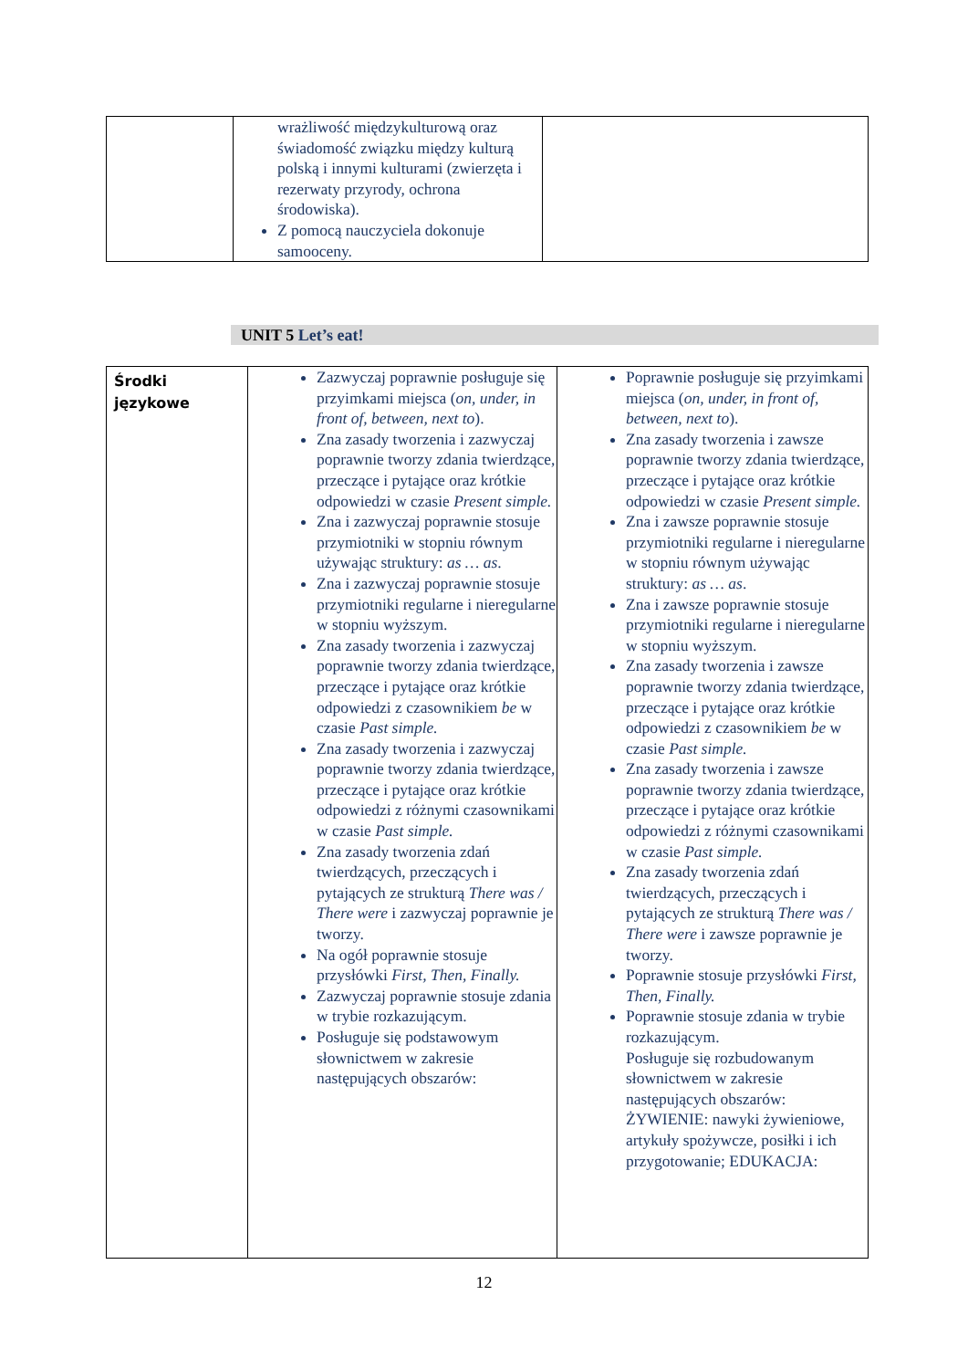| | wrażliwość międzykulturową oraz świadomość związku między kulturą polską i innymi kulturami (zwierzęta i rezerwaty przyrody, ochrona środowiska). Z pomocą nauczyciela dokonuje samooceny. | |
UNIT 5 Let’s eat!
| Środki językowe | Zazwyczaj poprawnie posługuje się przyimkami miejsca ( on, under, in front of, between, next to ). Zna zasady tworzenia i zazwyczaj poprawnie tworzy zdania twierdzące, przeczące i pytające oraz krótkie odpowiedzi w czasie Present simple. Zna i zazwyczaj poprawnie stosuje przymiotniki w stopniu równym używając struktury: as … as . Zna i zazwyczaj poprawnie stosuje przymiotniki regularne i nieregularne w stopniu wyższym. Zna zasady tworzenia i zazwyczaj poprawnie tworzy zdania twierdzące, przeczące i pytające oraz krótkie odpowiedzi z czasownikiem be w czasie Past simple. Zna zasady tworzenia i zazwyczaj poprawnie tworzy zdania twierdzące, przeczące i pytające oraz krótkie odpowiedzi z różnymi czasownikami w czasie Past simple. Zna zasady tworzenia zdań twierdzących, przeczących i pytających ze strukturą There was / There were i zazwyczaj poprawnie je tworzy. Na ogół poprawnie stosuje przysłówki First, Then, Finally. Zazwyczaj poprawnie stosuje zdania w trybie rozkazującym. Posługuje się podstawowym słownictwem w zakresie następujących obszarów: | Poprawnie posługuje się przyimkami miejsca ( on, under, in front of, between, next to ). Zna zasady tworzenia i zawsze poprawnie tworzy zdania twierdzące, przeczące i pytające oraz krótkie odpowiedzi w czasie Present simple. Zna i zawsze poprawnie stosuje przymiotniki regularne i nieregularne w stopniu równym używając struktury: as … as . Zna i zawsze poprawnie stosuje przymiotniki regularne i nieregularne w stopniu wyższym. Zna zasady tworzenia i zawsze poprawnie tworzy zdania twierdzące, przeczące i pytające oraz krótkie odpowiedzi z czasownikiem be w czasie Past simple. Zna zasady tworzenia i zawsze poprawnie tworzy zdania twierdzące, przeczące i pytające oraz krótkie odpowiedzi z różnymi czasownikami w czasie Past simple. Zna zasady tworzenia zdań twierdzących, przeczących i pytających ze strukturą There was / There were i zawsze poprawnie je tworzy. Poprawnie stosuje przysłówki First, Then, Finally. Poprawnie stosuje zdania w trybie rozkazującym. Posługuje się rozbudowanym słownictwem w zakresie następujących obszarów: ŻYWIENIE: nawyki żywieniowe, artykuły spożywcze, posiłki i ich przygotowanie; EDUKACJA: |
12